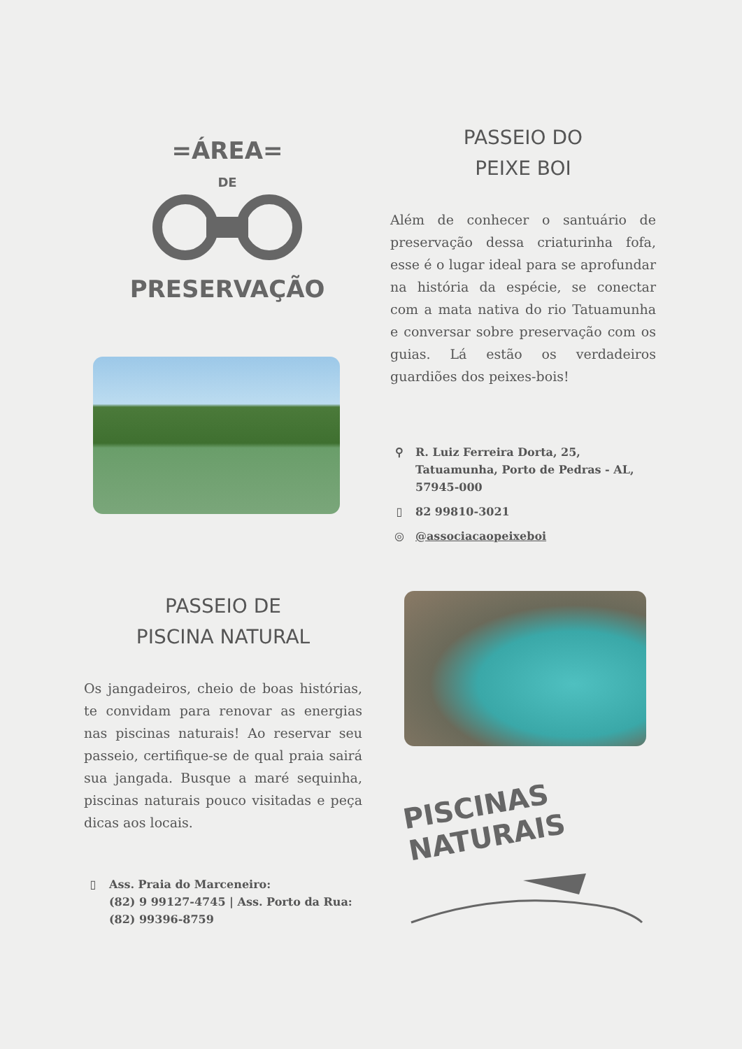=ÁREA=
DE
PRESERVAÇÃO
PASSEIO DO
PEIXE BOI
Além de conhecer o santuário de preservação dessa criaturinha fofa, esse é o lugar ideal para se aprofundar na história da espécie, se conectar com a mata nativa do rio Tatuamunha e conversar sobre preservação com os guias. Lá estão os verdadeiros guardiões dos peixes-bois!
⚲ R. Luiz Ferreira Dorta, 25,
Tatuamunha, Porto de Pedras - AL,
57945-000
▯ 82 99810-3021
◎ @associacaopeixeboi
PASSEIO DE
PISCINA NATURAL
Os jangadeiros, cheio de boas histórias, te convidam para renovar as energias nas piscinas naturais! Ao reservar seu passeio, certifique-se de qual praia sairá sua jangada. Busque a maré sequinha, piscinas naturais pouco visitadas e peça dicas aos locais.
▯ Ass. Praia do Marceneiro:
(82) 9 99127-4745 | Ass. Porto da Rua:
(82) 99396-8759
PISCINAS
NATURAIS